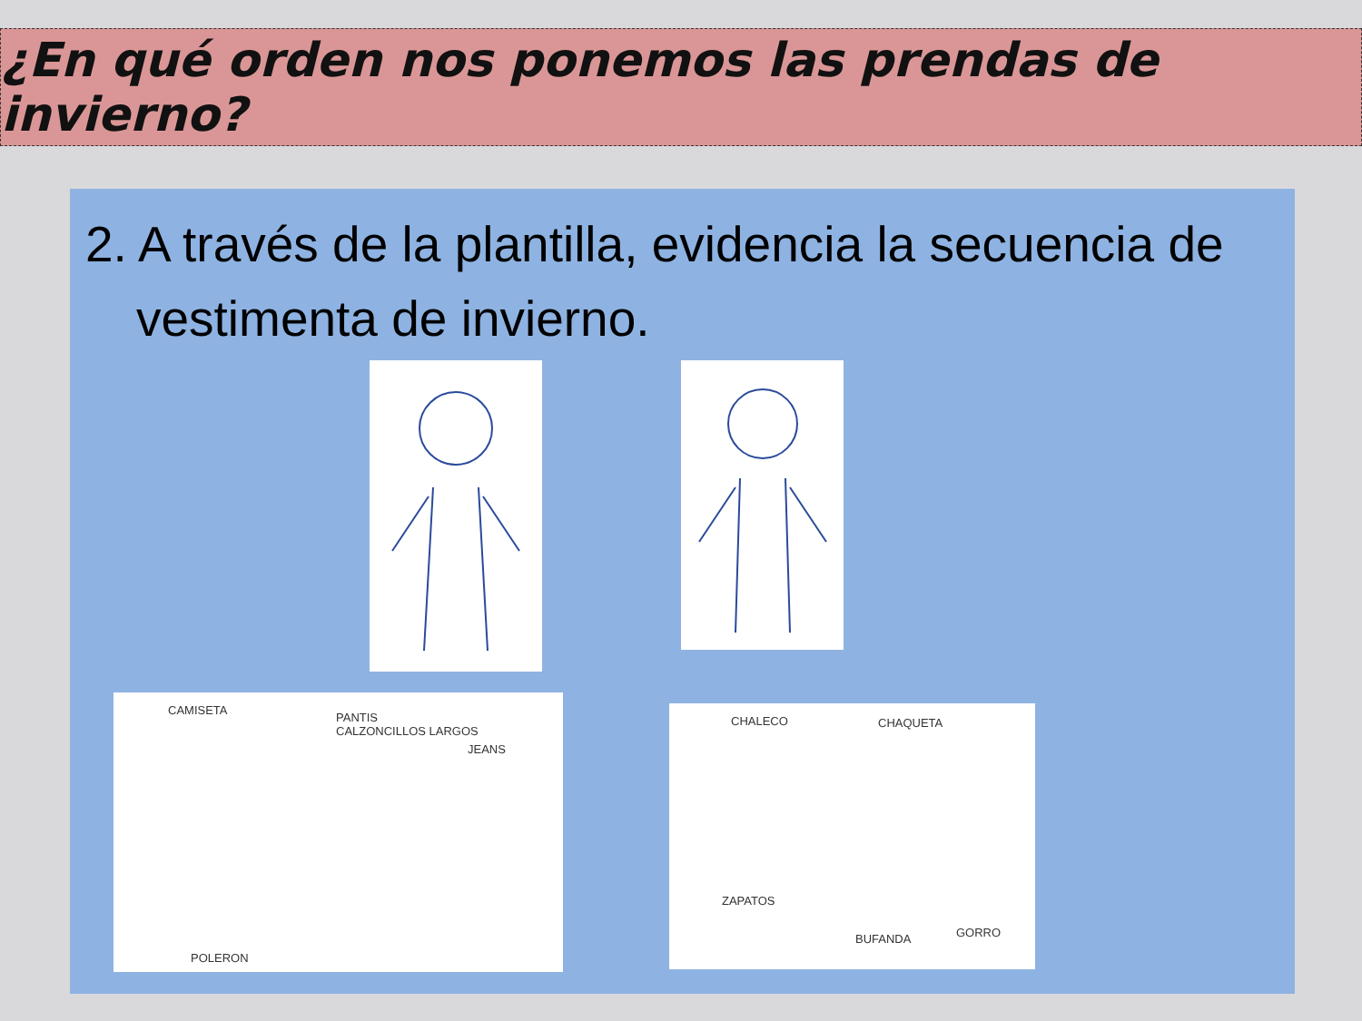¿En qué orden nos ponemos las prendas de invierno?
2. A través de la plantilla, evidencia la secuencia de vestimenta de invierno.
CAMISETA
PANTIS
CALZONCILLOS LARGOS
JEANS
POLERON
CHALECO CHAQUETA
ZAPATOS
BUFANDA GORRO